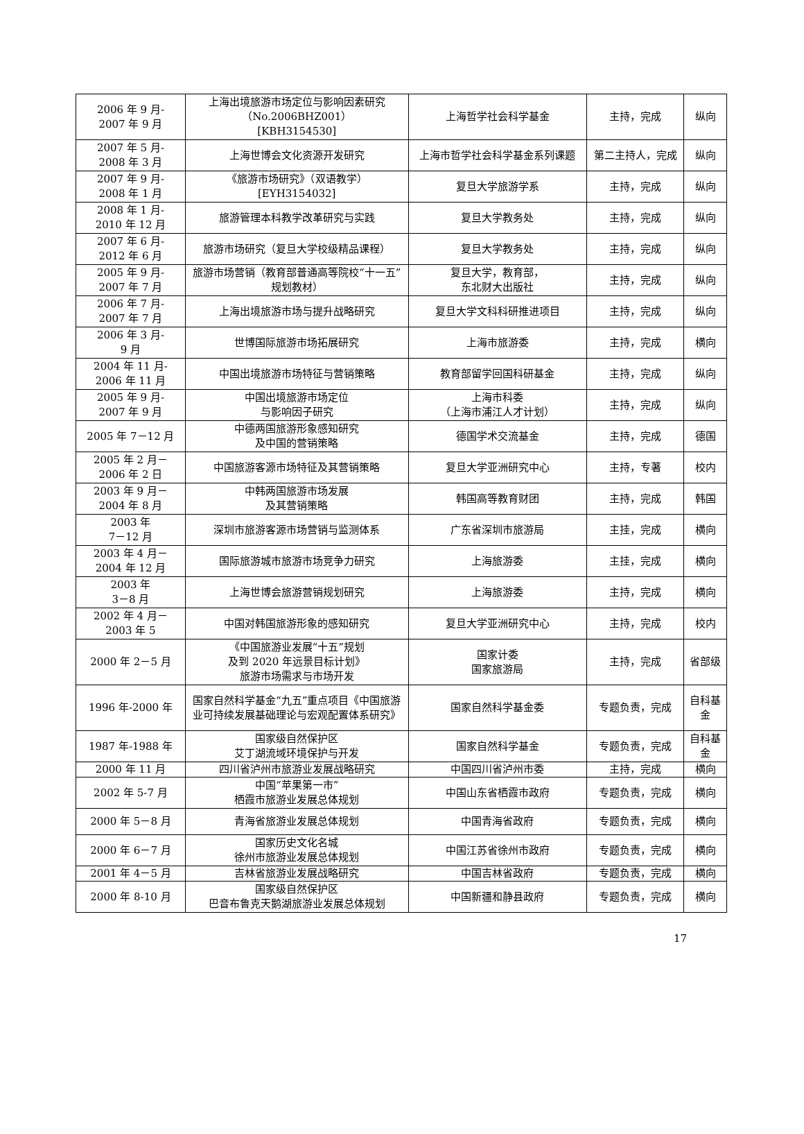| 2006 年 9 月- 2007 年 9 月 | 上海出境旅游市场定位与影响因素研究 （No.2006BHZ001） [KBH3154530] | 上海哲学社会科学基金 | 主持，完成 | 纵向 |
| 2007 年 5 月- 2008 年 3 月 | 上海世博会文化资源开发研究 | 上海市哲学社会科学基金系列课题 | 第二主持人，完成 | 纵向 |
| 2007 年 9 月- 2008 年 1 月 | 《旅游市场研究》（双语教学） [EYH3154032] | 复旦大学旅游学系 | 主持，完成 | 纵向 |
| 2008 年 1 月- 2010 年 12 月 | 旅游管理本科教学改革研究与实践 | 复旦大学教务处 | 主持，完成 | 纵向 |
| 2007 年 6 月- 2012 年 6 月 | 旅游市场研究（复旦大学校级精品课程） | 复旦大学教务处 | 主持，完成 | 纵向 |
| 2005 年 9 月- 2007 年 7 月 | 旅游市场营销（教育部普通高等院校“十一五”规划教材） | 复旦大学，教育部， 东北财大出版社 | 主持，完成 | 纵向 |
| 2006 年 7 月- 2007 年 7 月 | 上海出境旅游市场与提升战略研究 | 复旦大学文科科研推进项目 | 主持，完成 | 纵向 |
| 2006 年 3 月- 9 月 | 世博国际旅游市场拓展研究 | 上海市旅游委 | 主持，完成 | 横向 |
| 2004 年 11 月- 2006 年 11 月 | 中国出境旅游市场特征与营销策略 | 教育部留学回国科研基金 | 主持，完成 | 纵向 |
| 2005 年 9 月- 2007 年 9 月 | 中国出境旅游市场定位 与影响因子研究 | 上海市科委 （上海市浦江人才计划） | 主持，完成 | 纵向 |
| 2005 年 7－12 月 | 中德两国旅游形象感知研究 及中国的营销策略 | 德国学术交流基金 | 主持，完成 | 德国 |
| 2005 年 2 月－ 2006 年 2 日 | 中国旅游客源市场特征及其营销策略 | 复旦大学亚洲研究中心 | 主持，专著 | 校内 |
| 2003 年 9 月－ 2004 年 8 月 | 中韩两国旅游市场发展 及其营销策略 | 韩国高等教育财团 | 主持，完成 | 韩国 |
| 2003 年 7－12 月 | 深圳市旅游客源市场营销与监测体系 | 广东省深圳市旅游局 | 主挂，完成 | 横向 |
| 2003 年 4 月－ 2004 年 12 月 | 国际旅游城市旅游市场竞争力研究 | 上海旅游委 | 主挂，完成 | 横向 |
| 2003 年 3－8 月 | 上海世博会旅游营销规划研究 | 上海旅游委 | 主持，完成 | 横向 |
| 2002 年 4 月－ 2003 年 5 | 中国对韩国旅游形象的感知研究 | 复旦大学亚洲研究中心 | 主持，完成 | 校内 |
| 2000 年 2－5 月 | 《中国旅游业发展“十五”规划 及到 2020 年远景目标计划》 旅游市场需求与市场开发 | 国家计委 国家旅游局 | 主持，完成 | 省部级 |
| 1996 年-2000 年 | 国家自然科学基金“九五”重点项目《中国旅游业可持续发展基础理论与宏观配置体系研究》 | 国家自然科学基金委 | 专题负责，完成 | 自科基金 |
| 1987 年-1988 年 | 国家级自然保护区 艾丁湖流域环境保护与开发 | 国家自然科学基金 | 专题负责，完成 | 自科基金 |
| 2000 年 11 月 | 四川省泸州市旅游业发展战略研究 | 中国四川省泸州市委 | 主持，完成 | 横向 |
| 2002 年 5-7 月 | 中国“苹果第一市” 栖霞市旅游业发展总体规划 | 中国山东省栖霞市政府 | 专题负责，完成 | 横向 |
| 2000 年 5－8 月 | 青海省旅游业发展总体规划 | 中国青海省政府 | 专题负责，完成 | 横向 |
| 2000 年 6－7 月 | 国家历史文化名城 徐州市旅游业发展总体规划 | 中国江苏省徐州市政府 | 专题负责，完成 | 横向 |
| 2001 年 4－5 月 | 吉林省旅游业发展战略研究 | 中国吉林省政府 | 专题负责，完成 | 横向 |
| 2000 年 8-10 月 | 国家级自然保护区 巴音布鲁克天鹅湖旅游业发展总体规划 | 中国新疆和静县政府 | 专题负责，完成 | 横向 |
17